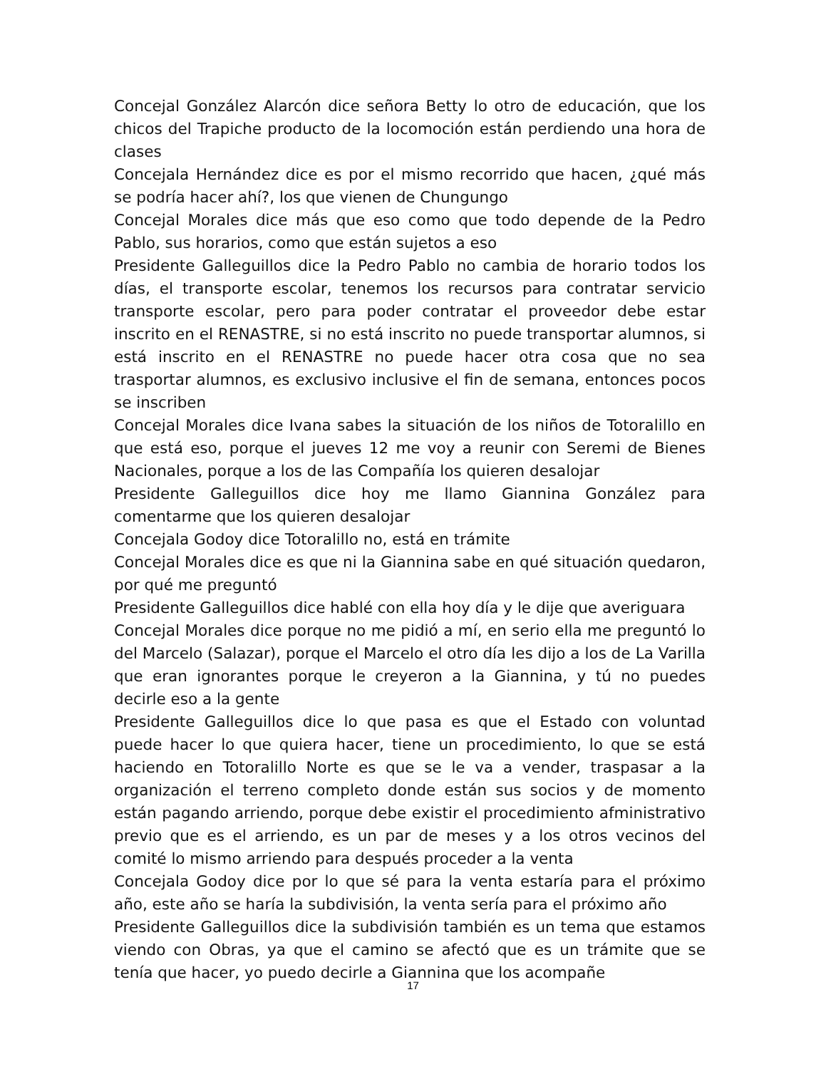Concejal González Alarcón dice señora Betty lo otro de educación, que los chicos del Trapiche producto de la locomoción están perdiendo una hora de clases
Concejala Hernández dice es por el mismo recorrido que hacen, ¿qué más se podría hacer ahí?, los que vienen de Chungungo
Concejal Morales dice más que eso como que todo depende de la Pedro Pablo, sus horarios, como que están sujetos a eso
Presidente Galleguillos dice la Pedro Pablo no cambia de horario todos los días, el transporte escolar, tenemos los recursos para contratar servicio transporte escolar, pero para poder contratar el proveedor debe estar inscrito en el RENASTRE, si no está inscrito no puede transportar alumnos, si está inscrito en el RENASTRE no puede hacer otra cosa que no sea trasportar alumnos, es exclusivo inclusive el fin de semana, entonces pocos se inscriben
Concejal Morales dice Ivana sabes la situación de los niños de Totoralillo en que está eso, porque el jueves 12 me voy a reunir con Seremi de Bienes Nacionales, porque a los de las Compañía los quieren desalojar
Presidente Galleguillos dice hoy me llamo Giannina González para comentarme que los quieren desalojar
Concejala Godoy dice Totoralillo no, está en trámite
Concejal Morales dice es que ni la Giannina sabe en qué situación quedaron, por qué me preguntó
Presidente Galleguillos dice hablé con ella hoy día y le dije que averiguara
Concejal Morales dice porque no me pidió a mí, en serio ella me preguntó lo del Marcelo (Salazar), porque el Marcelo el otro día les dijo a los de La Varilla que eran ignorantes porque le creyeron a la Giannina, y tú no puedes decirle eso a la gente
Presidente Galleguillos dice lo que pasa es que el Estado con voluntad puede hacer lo que quiera hacer, tiene un procedimiento, lo que se está haciendo en Totoralillo Norte es que se le va a vender, traspasar a la organización el terreno completo donde están sus socios y de momento están pagando arriendo, porque debe existir el procedimiento afministrativo previo que es el arriendo, es un par de meses y a los otros vecinos del comité lo mismo arriendo para después proceder a la venta
Concejala Godoy dice por lo que sé para la venta estaría para el próximo año, este año se haría la subdivisión, la venta sería para el próximo año
Presidente Galleguillos dice la subdivisión también es un tema que estamos viendo con Obras, ya que el camino se afectó que es un trámite que se tenía que hacer, yo puedo decirle a Giannina que los acompañe
17